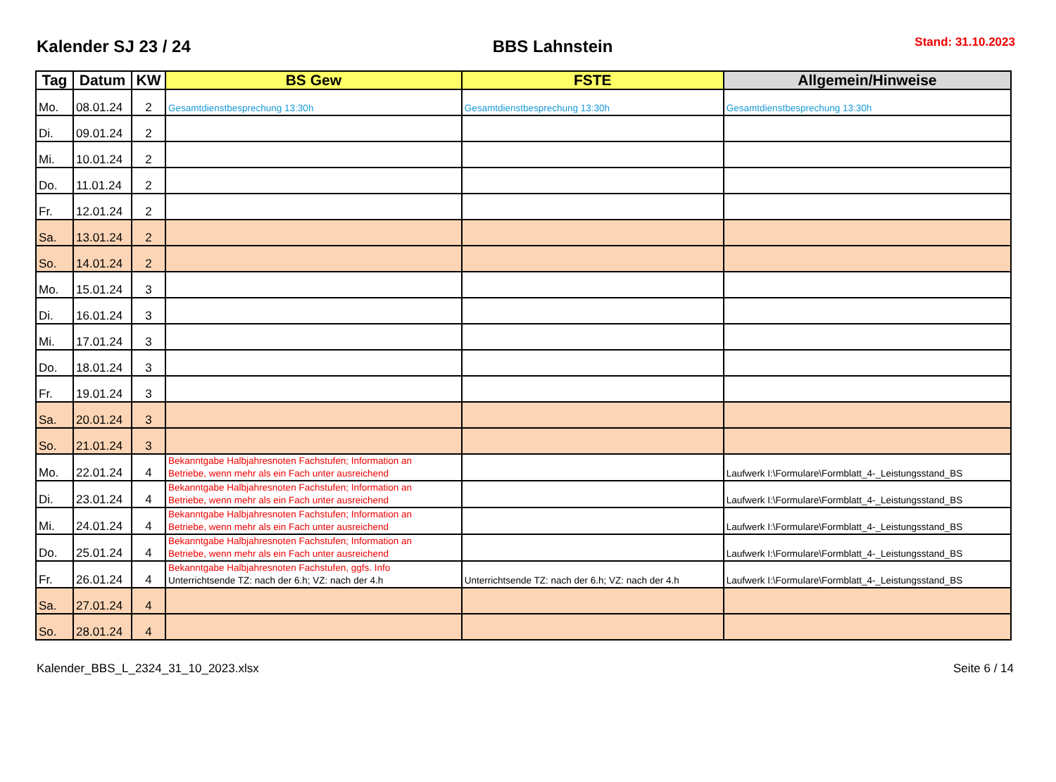Kalender SJ 23 / 24 BBS Lahnstein Stand: 31.10.2023
| Tag | Datum | KW | BS Gew | FSTE | Allgemein/Hinweise |
| --- | --- | --- | --- | --- | --- |
| Mo. | 08.01.24 | 2 | Gesamtdienstbesprechung 13:30h | Gesamtdienstbesprechung 13:30h | Gesamtdienstbesprechung 13:30h |
| Di. | 09.01.24 | 2 | | | |
| Mi. | 10.01.24 | 2 | | | |
| Do. | 11.01.24 | 2 | | | |
| Fr. | 12.01.24 | 2 | | | |
| Sa. | 13.01.24 | 2 | | | |
| So. | 14.01.24 | 2 | | | |
| Mo. | 15.01.24 | 3 | | | |
| Di. | 16.01.24 | 3 | | | |
| Mi. | 17.01.24 | 3 | | | |
| Do. | 18.01.24 | 3 | | | |
| Fr. | 19.01.24 | 3 | | | |
| Sa. | 20.01.24 | 3 | | | |
| So. | 21.01.24 | 3 | | | |
| Mo. | 22.01.24 | 4 | Bekanntgabe Halbjahresnoten Fachstufen; Information an Betriebe, wenn mehr als ein Fach unter ausreichend | | Laufwerk I:\Formulare\Formblatt_4-_Leistungsstand_BS |
| Di. | 23.01.24 | 4 | Bekanntgabe Halbjahresnoten Fachstufen; Information an Betriebe, wenn mehr als ein Fach unter ausreichend | | Laufwerk I:\Formulare\Formblatt_4-_Leistungsstand_BS |
| Mi. | 24.01.24 | 4 | Bekanntgabe Halbjahresnoten Fachstufen; Information an Betriebe, wenn mehr als ein Fach unter ausreichend | | Laufwerk I:\Formulare\Formblatt_4-_Leistungsstand_BS |
| Do. | 25.01.24 | 4 | Bekanntgabe Halbjahresnoten Fachstufen; Information an Betriebe, wenn mehr als ein Fach unter ausreichend | | Laufwerk I:\Formulare\Formblatt_4-_Leistungsstand_BS |
| Fr. | 26.01.24 | 4 | Bekanntgabe Halbjahresnoten Fachstufen, ggfs. Info Unterrichtsende TZ: nach der 6.h; VZ: nach der 4.h | Unterrichtsende TZ: nach der 6.h; VZ: nach der 4.h | Laufwerk I:\Formulare\Formblatt_4-_Leistungsstand_BS |
| Sa. | 27.01.24 | 4 | | | |
| So. | 28.01.24 | 4 | | | |
Kalender_BBS_L_2324_31_10_2023.xlsx Seite 6 / 14